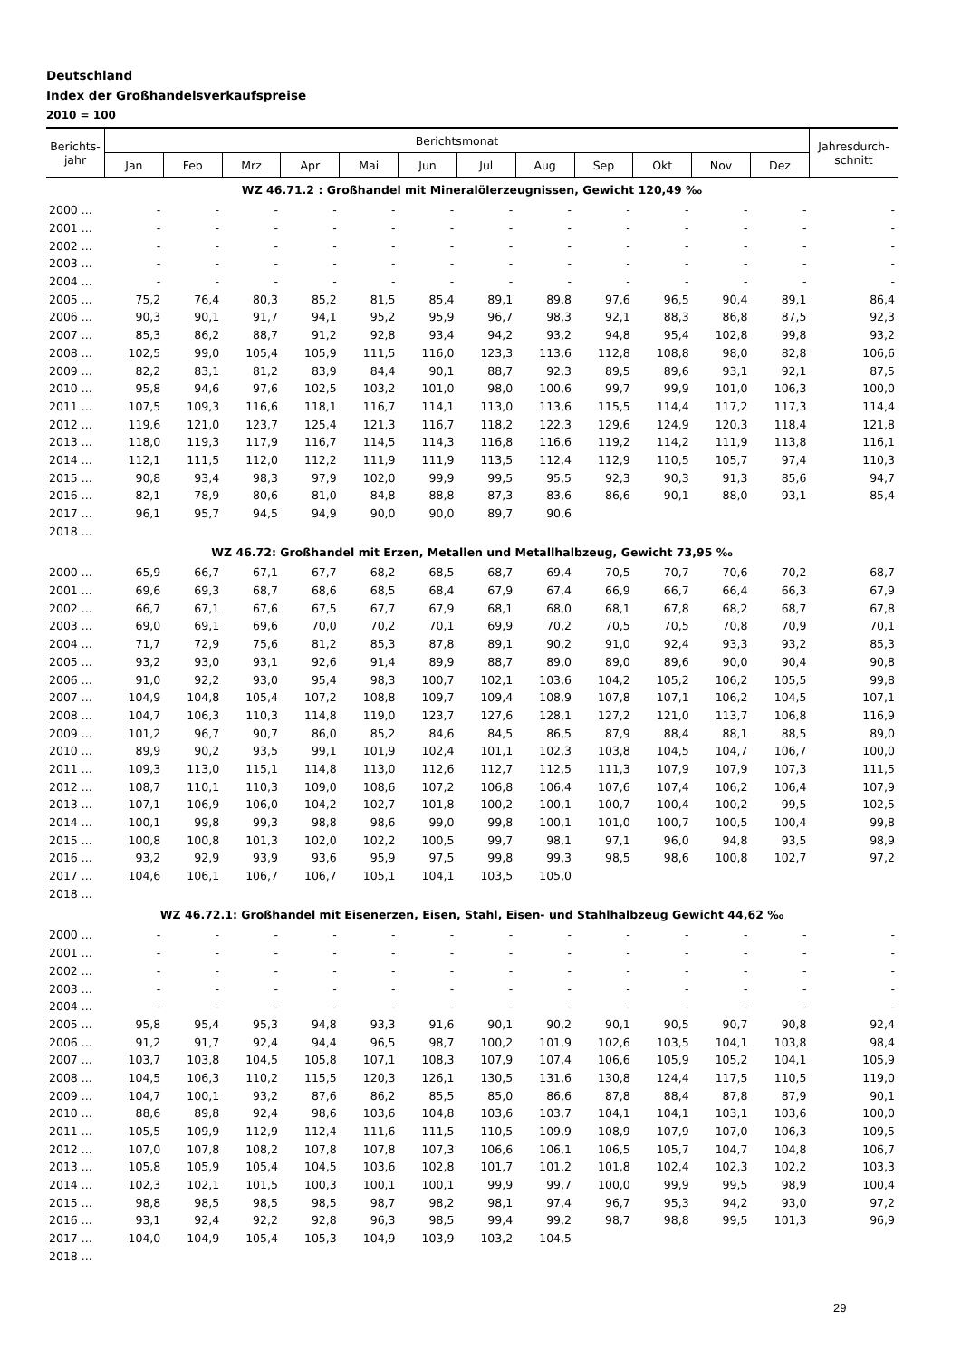Deutschland
Index der Großhandelsverkaufspreise
2010 = 100
| Berichts- jahr | Berichtsmonat | | | | | | | | | | | | Jahresdurch- schnitt |
| --- | --- | --- | --- | --- | --- | --- | --- | --- | --- | --- | --- | --- | --- |
| | Jan | Feb | Mrz | Apr | Mai | Jun | Jul | Aug | Sep | Okt | Nov | Dez | |
| WZ 46.71.2 : Großhandel mit Mineralölerzeugnissen, Gewicht 120,49 ‰ | | | | | | | | | | | | | |
| 2000 ... | - | - | - | - | - | - | - | - | - | - | - | - | - |
| 2001 ... | - | - | - | - | - | - | - | - | - | - | - | - | - |
| 2002 ... | - | - | - | - | - | - | - | - | - | - | - | - | - |
| 2003 ... | - | - | - | - | - | - | - | - | - | - | - | - | - |
| 2004 ... | - | - | - | - | - | - | - | - | - | - | - | - | - |
| 2005 ... | 75,2 | 76,4 | 80,3 | 85,2 | 81,5 | 85,4 | 89,1 | 89,8 | 97,6 | 96,5 | 90,4 | 89,1 | 86,4 |
| 2006 ... | 90,3 | 90,1 | 91,7 | 94,1 | 95,2 | 95,9 | 96,7 | 98,3 | 92,1 | 88,3 | 86,8 | 87,5 | 92,3 |
| 2007 ... | 85,3 | 86,2 | 88,7 | 91,2 | 92,8 | 93,4 | 94,2 | 93,2 | 94,8 | 95,4 | 102,8 | 99,8 | 93,2 |
| 2008 ... | 102,5 | 99,0 | 105,4 | 105,9 | 111,5 | 116,0 | 123,3 | 113,6 | 112,8 | 108,8 | 98,0 | 82,8 | 106,6 |
| 2009 ... | 82,2 | 83,1 | 81,2 | 83,9 | 84,4 | 90,1 | 88,7 | 92,3 | 89,5 | 89,6 | 93,1 | 92,1 | 87,5 |
| 2010 ... | 95,8 | 94,6 | 97,6 | 102,5 | 103,2 | 101,0 | 98,0 | 100,6 | 99,7 | 99,9 | 101,0 | 106,3 | 100,0 |
| 2011 ... | 107,5 | 109,3 | 116,6 | 118,1 | 116,7 | 114,1 | 113,0 | 113,6 | 115,5 | 114,4 | 117,2 | 117,3 | 114,4 |
| 2012 ... | 119,6 | 121,0 | 123,7 | 125,4 | 121,3 | 116,7 | 118,2 | 122,3 | 129,6 | 124,9 | 120,3 | 118,4 | 121,8 |
| 2013 ... | 118,0 | 119,3 | 117,9 | 116,7 | 114,5 | 114,3 | 116,8 | 116,6 | 119,2 | 114,2 | 111,9 | 113,8 | 116,1 |
| 2014 ... | 112,1 | 111,5 | 112,0 | 112,2 | 111,9 | 111,9 | 113,5 | 112,4 | 112,9 | 110,5 | 105,7 | 97,4 | 110,3 |
| 2015 ... | 90,8 | 93,4 | 98,3 | 97,9 | 102,0 | 99,9 | 99,5 | 95,5 | 92,3 | 90,3 | 91,3 | 85,6 | 94,7 |
| 2016 ... | 82,1 | 78,9 | 80,6 | 81,0 | 84,8 | 88,8 | 87,3 | 83,6 | 86,6 | 90,1 | 88,0 | 93,1 | 85,4 |
| 2017 ... | 96,1 | 95,7 | 94,5 | 94,9 | 90,0 | 90,0 | 89,7 | 90,6 | | | | | |
| 2018 ... | | | | | | | | | | | | | |
| WZ 46.72: Großhandel mit Erzen, Metallen und Metallhalbzeug, Gewicht 73,95 ‰ | | | | | | | | | | | | | |
| 2000 ... | 65,9 | 66,7 | 67,1 | 67,7 | 68,2 | 68,5 | 68,7 | 69,4 | 70,5 | 70,7 | 70,6 | 70,2 | 68,7 |
| 2001 ... | 69,6 | 69,3 | 68,7 | 68,6 | 68,5 | 68,4 | 67,9 | 67,4 | 66,9 | 66,7 | 66,4 | 66,3 | 67,9 |
| 2002 ... | 66,7 | 67,1 | 67,6 | 67,5 | 67,7 | 67,9 | 68,1 | 68,0 | 68,1 | 67,8 | 68,2 | 68,7 | 67,8 |
| 2003 ... | 69,0 | 69,1 | 69,6 | 70,0 | 70,2 | 70,1 | 69,9 | 70,2 | 70,5 | 70,5 | 70,8 | 70,9 | 70,1 |
| 2004 ... | 71,7 | 72,9 | 75,6 | 81,2 | 85,3 | 87,8 | 89,1 | 90,2 | 91,0 | 92,4 | 93,3 | 93,2 | 85,3 |
| 2005 ... | 93,2 | 93,0 | 93,1 | 92,6 | 91,4 | 89,9 | 88,7 | 89,0 | 89,0 | 89,6 | 90,0 | 90,4 | 90,8 |
| 2006 ... | 91,0 | 92,2 | 93,0 | 95,4 | 98,3 | 100,7 | 102,1 | 103,6 | 104,2 | 105,2 | 106,2 | 105,5 | 99,8 |
| 2007 ... | 104,9 | 104,8 | 105,4 | 107,2 | 108,8 | 109,7 | 109,4 | 108,9 | 107,8 | 107,1 | 106,2 | 104,5 | 107,1 |
| 2008 ... | 104,7 | 106,3 | 110,3 | 114,8 | 119,0 | 123,7 | 127,6 | 128,1 | 127,2 | 121,0 | 113,7 | 106,8 | 116,9 |
| 2009 ... | 101,2 | 96,7 | 90,7 | 86,0 | 85,2 | 84,6 | 84,5 | 86,5 | 87,9 | 88,4 | 88,1 | 88,5 | 89,0 |
| 2010 ... | 89,9 | 90,2 | 93,5 | 99,1 | 101,9 | 102,4 | 101,1 | 102,3 | 103,8 | 104,5 | 104,7 | 106,7 | 100,0 |
| 2011 ... | 109,3 | 113,0 | 115,1 | 114,8 | 113,0 | 112,6 | 112,7 | 112,5 | 111,3 | 107,9 | 107,9 | 107,3 | 111,5 |
| 2012 ... | 108,7 | 110,1 | 110,3 | 109,0 | 108,6 | 107,2 | 106,8 | 106,4 | 107,6 | 107,4 | 106,2 | 106,4 | 107,9 |
| 2013 ... | 107,1 | 106,9 | 106,0 | 104,2 | 102,7 | 101,8 | 100,2 | 100,1 | 100,7 | 100,4 | 100,2 | 99,5 | 102,5 |
| 2014 ... | 100,1 | 99,8 | 99,3 | 98,8 | 98,6 | 99,0 | 99,8 | 100,1 | 101,0 | 100,7 | 100,5 | 100,4 | 99,8 |
| 2015 ... | 100,8 | 100,8 | 101,3 | 102,0 | 102,2 | 100,5 | 99,7 | 98,1 | 97,1 | 96,0 | 94,8 | 93,5 | 98,9 |
| 2016 ... | 93,2 | 92,9 | 93,9 | 93,6 | 95,9 | 97,5 | 99,8 | 99,3 | 98,5 | 98,6 | 100,8 | 102,7 | 97,2 |
| 2017 ... | 104,6 | 106,1 | 106,7 | 106,7 | 105,1 | 104,1 | 103,5 | 105,0 | | | | | |
| 2018 ... | | | | | | | | | | | | | |
| WZ 46.72.1: Großhandel mit Eisenerzen, Eisen, Stahl, Eisen- und Stahlhalbzeug Gewicht 44,62 ‰ | | | | | | | | | | | | | |
| 2000 ... | - | - | - | - | - | - | - | - | - | - | - | - | - |
| 2001 ... | - | - | - | - | - | - | - | - | - | - | - | - | - |
| 2002 ... | - | - | - | - | - | - | - | - | - | - | - | - | - |
| 2003 ... | - | - | - | - | - | - | - | - | - | - | - | - | - |
| 2004 ... | - | - | - | - | - | - | - | - | - | - | - | - | - |
| 2005 ... | 95,8 | 95,4 | 95,3 | 94,8 | 93,3 | 91,6 | 90,1 | 90,2 | 90,1 | 90,5 | 90,7 | 90,8 | 92,4 |
| 2006 ... | 91,2 | 91,7 | 92,4 | 94,4 | 96,5 | 98,7 | 100,2 | 101,9 | 102,6 | 103,5 | 104,1 | 103,8 | 98,4 |
| 2007 ... | 103,7 | 103,8 | 104,5 | 105,8 | 107,1 | 108,3 | 107,9 | 107,4 | 106,6 | 105,9 | 105,2 | 104,1 | 105,9 |
| 2008 ... | 104,5 | 106,3 | 110,2 | 115,5 | 120,3 | 126,1 | 130,5 | 131,6 | 130,8 | 124,4 | 117,5 | 110,5 | 119,0 |
| 2009 ... | 104,7 | 100,1 | 93,2 | 87,6 | 86,2 | 85,5 | 85,0 | 86,6 | 87,8 | 88,4 | 87,8 | 87,9 | 90,1 |
| 2010 ... | 88,6 | 89,8 | 92,4 | 98,6 | 103,6 | 104,8 | 103,6 | 103,7 | 104,1 | 104,1 | 103,1 | 103,6 | 100,0 |
| 2011 ... | 105,5 | 109,9 | 112,9 | 112,4 | 111,6 | 111,5 | 110,5 | 109,9 | 108,9 | 107,9 | 107,0 | 106,3 | 109,5 |
| 2012 ... | 107,0 | 107,8 | 108,2 | 107,8 | 107,8 | 107,3 | 106,6 | 106,1 | 106,5 | 105,7 | 104,7 | 104,8 | 106,7 |
| 2013 ... | 105,8 | 105,9 | 105,4 | 104,5 | 103,6 | 102,8 | 101,7 | 101,2 | 101,8 | 102,4 | 102,3 | 102,2 | 103,3 |
| 2014 ... | 102,3 | 102,1 | 101,5 | 100,3 | 100,1 | 100,1 | 99,9 | 99,7 | 100,0 | 99,9 | 99,5 | 98,9 | 100,4 |
| 2015 ... | 98,8 | 98,5 | 98,5 | 98,5 | 98,7 | 98,2 | 98,1 | 97,4 | 96,7 | 95,3 | 94,2 | 93,0 | 97,2 |
| 2016 ... | 93,1 | 92,4 | 92,2 | 92,8 | 96,3 | 98,5 | 99,4 | 99,2 | 98,7 | 98,8 | 99,5 | 101,3 | 96,9 |
| 2017 ... | 104,0 | 104,9 | 105,4 | 105,3 | 104,9 | 103,9 | 103,2 | 104,5 | | | | | |
| 2018 ... | | | | | | | | | | | | | |
29